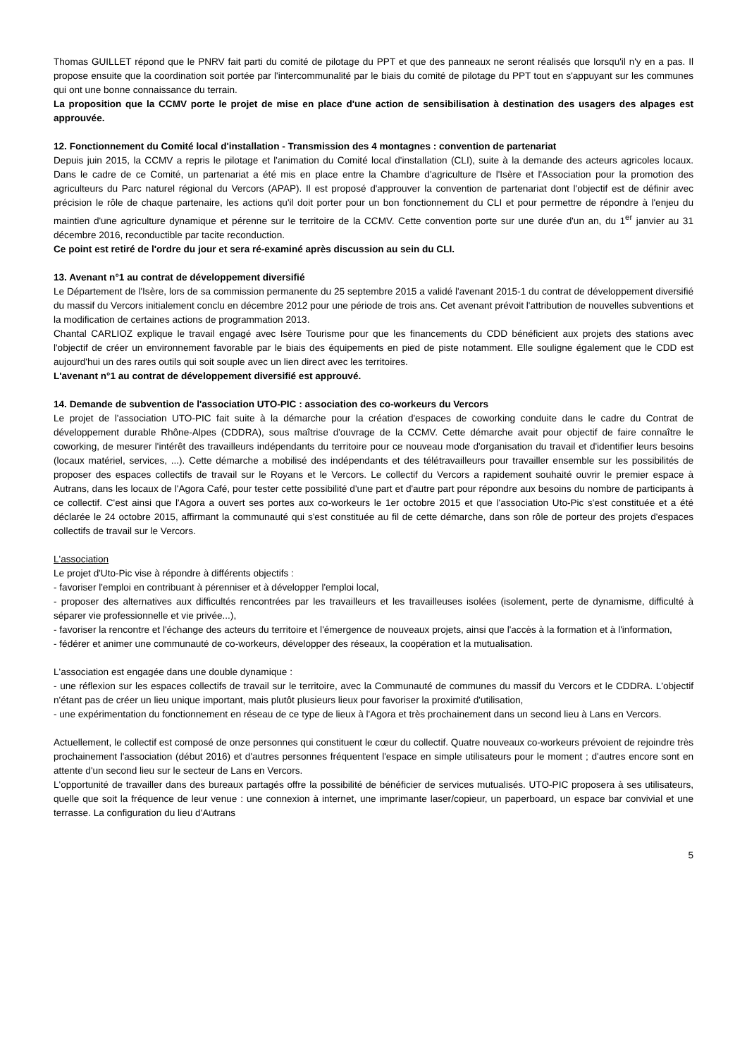Thomas GUILLET répond que le PNRV fait parti du comité de pilotage du PPT et que des panneaux ne seront réalisés que lorsqu'il n'y en a pas. Il propose ensuite que la coordination soit portée par l'intercommunalité par le biais du comité de pilotage du PPT tout en s'appuyant sur les communes qui ont une bonne connaissance du terrain.
La proposition que la CCMV porte le projet de mise en place d'une action de sensibilisation à destination des usagers des alpages est approuvée.
12. Fonctionnement du Comité local d'installation - Transmission des 4 montagnes : convention de partenariat
Depuis juin 2015, la CCMV a repris le pilotage et l'animation du Comité local d'installation (CLI), suite à la demande des acteurs agricoles locaux. Dans le cadre de ce Comité, un partenariat a été mis en place entre la Chambre d'agriculture de l'Isère et l'Association pour la promotion des agriculteurs du Parc naturel régional du Vercors (APAP). Il est proposé d'approuver la convention de partenariat dont l'objectif est de définir avec précision le rôle de chaque partenaire, les actions qu'il doit porter pour un bon fonctionnement du CLI et pour permettre de répondre à l'enjeu du maintien d'une agriculture dynamique et pérenne sur le territoire de la CCMV. Cette convention porte sur une durée d'un an, du 1<sup>er</sup> janvier au 31 décembre 2016, reconductible par tacite reconduction.
Ce point est retiré de l'ordre du jour et sera ré-examiné après discussion au sein du CLI.
13. Avenant n°1 au contrat de développement diversifié
Le Département de l'Isère, lors de sa commission permanente du 25 septembre 2015 a validé l'avenant 2015-1 du contrat de développement diversifié du massif du Vercors initialement conclu en décembre 2012 pour une période de trois ans. Cet avenant prévoit l'attribution de nouvelles subventions et la modification de certaines actions de programmation 2013.
Chantal CARLIOZ explique le travail engagé avec Isère Tourisme pour que les financements du CDD bénéficient aux projets des stations avec l'objectif de créer un environnement favorable par le biais des équipements en pied de piste notamment. Elle souligne également que le CDD est aujourd'hui un des rares outils qui soit souple avec un lien direct avec les territoires.
L'avenant n°1 au contrat de développement diversifié est approuvé.
14. Demande de subvention de l'association UTO-PIC : association des co-workeurs du Vercors
Le projet de l'association UTO-PIC fait suite à la démarche pour la création d'espaces de coworking conduite dans le cadre du Contrat de développement durable Rhône-Alpes (CDDRA), sous maîtrise d'ouvrage de la CCMV. Cette démarche avait pour objectif de faire connaître le coworking, de mesurer l'intérêt des travailleurs indépendants du territoire pour ce nouveau mode d'organisation du travail et d'identifier leurs besoins (locaux matériel, services, ...). Cette démarche a mobilisé des indépendants et des télétravailleurs pour travailler ensemble sur les possibilités de proposer des espaces collectifs de travail sur le Royans et le Vercors. Le collectif du Vercors a rapidement souhaité ouvrir le premier espace à Autrans, dans les locaux de l'Agora Café, pour tester cette possibilité d'une part et d'autre part pour répondre aux besoins du nombre de participants à ce collectif. C'est ainsi que l'Agora a ouvert ses portes aux co-workeurs le 1er octobre 2015 et que l'association Uto-Pic s'est constituée et a été déclarée le 24 octobre 2015, affirmant la communauté qui s'est constituée au fil de cette démarche, dans son rôle de porteur des projets d'espaces collectifs de travail sur le Vercors.
L'association
Le projet d'Uto-Pic vise à répondre à différents objectifs :
- favoriser l'emploi en contribuant à pérenniser et à développer l'emploi local,
- proposer des alternatives aux difficultés rencontrées par les travailleurs et les travailleuses isolées (isolement, perte de dynamisme, difficulté à séparer vie professionnelle et vie privée...),
- favoriser la rencontre et l'échange des acteurs du territoire et l'émergence de nouveaux projets, ainsi que l'accès à la formation et à l'information,
- fédérer et animer une communauté de co-workeurs, développer des réseaux, la coopération et la mutualisation.
L'association est engagée dans une double dynamique :
- une réflexion sur les espaces collectifs de travail sur le territoire, avec la Communauté de communes du massif du Vercors et le CDDRA. L'objectif n'étant pas de créer un lieu unique important, mais plutôt plusieurs lieux pour favoriser la proximité d'utilisation,
- une expérimentation du fonctionnement en réseau de ce type de lieux à l'Agora et très prochainement dans un second lieu à Lans en Vercors.
Actuellement, le collectif est composé de onze personnes qui constituent le cœur du collectif. Quatre nouveaux co-workeurs prévoient de rejoindre très prochainement l'association (début 2016) et d'autres personnes fréquentent l'espace en simple utilisateurs pour le moment ; d'autres encore sont en attente d'un second lieu sur le secteur de Lans en Vercors.
L'opportunité de travailler dans des bureaux partagés offre la possibilité de bénéficier de services mutualisés. UTO-PIC proposera à ses utilisateurs, quelle que soit la fréquence de leur venue : une connexion à internet, une imprimante laser/copieur, un paperboard, un espace bar convivial et une terrasse. La configuration du lieu d'Autrans
5